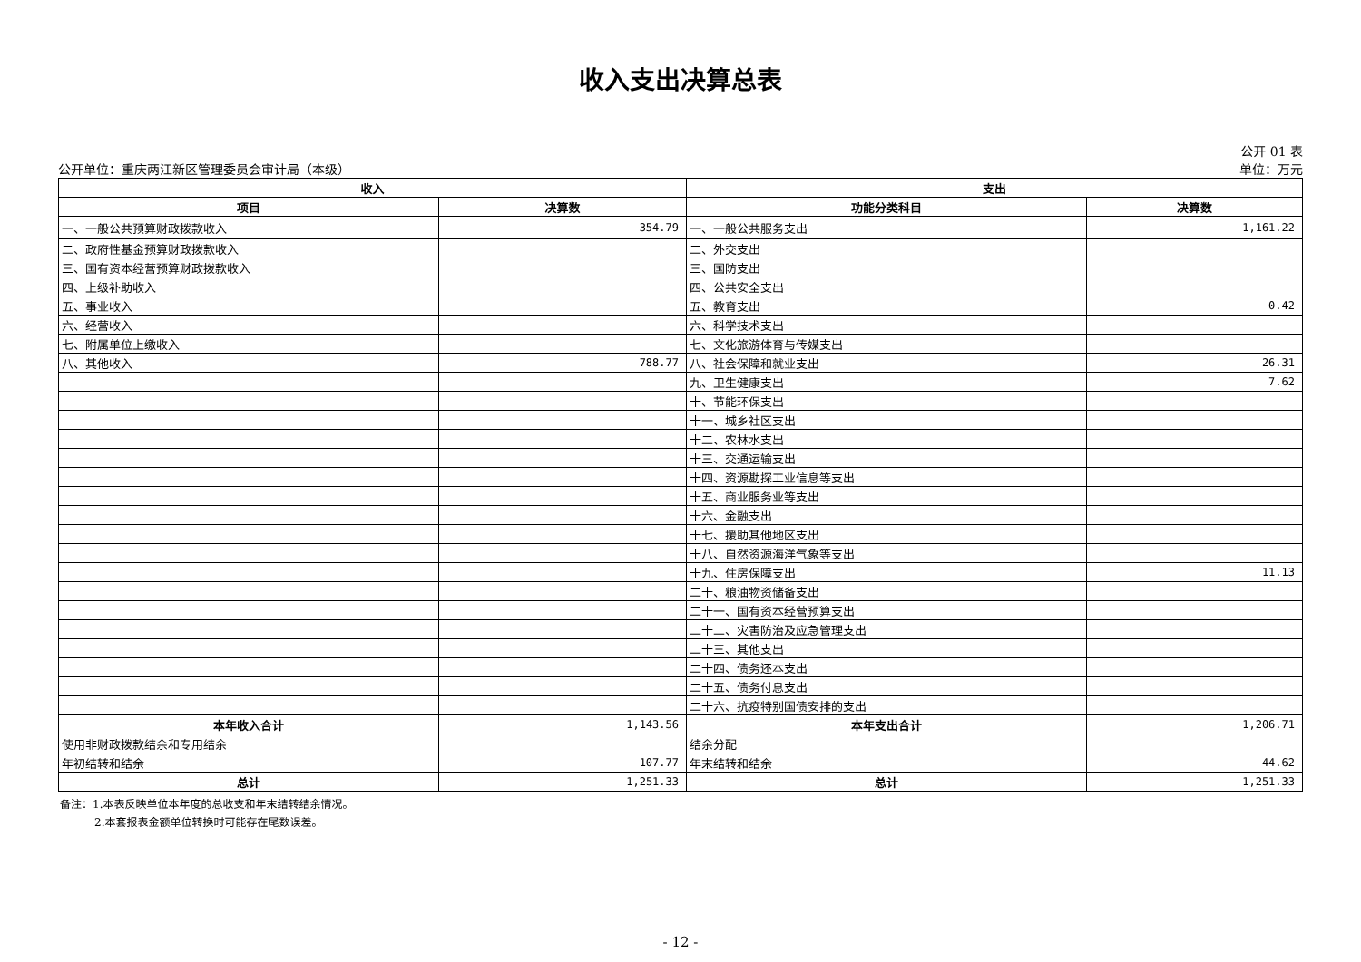收入支出决算总表
公开 01 表
公开单位：重庆两江新区管理委员会审计局（本级） 单位：万元
| 收入 | | 支出 | |
| --- | --- | --- | --- |
| 项目 | 决算数 | 功能分类科目 | 决算数 |
| 一、一般公共预算财政拨款收入 | 354.79 | 一、一般公共服务支出 | 1,161.22 |
| 二、政府性基金预算财政拨款收入 | | 二、外交支出 | |
| 三、国有资本经营预算财政拨款收入 | | 三、国防支出 | |
| 四、上级补助收入 | | 四、公共安全支出 | |
| 五、事业收入 | | 五、教育支出 | 0.42 |
| 六、经营收入 | | 六、科学技术支出 | |
| 七、附属单位上缴收入 | | 七、文化旅游体育与传媒支出 | |
| 八、其他收入 | 788.77 | 八、社会保障和就业支出 | 26.31 |
| | | 九、卫生健康支出 | 7.62 |
| | | 十、节能环保支出 | |
| | | 十一、城乡社区支出 | |
| | | 十二、农林水支出 | |
| | | 十三、交通运输支出 | |
| | | 十四、资源勘探工业信息等支出 | |
| | | 十五、商业服务业等支出 | |
| | | 十六、金融支出 | |
| | | 十七、援助其他地区支出 | |
| | | 十八、自然资源海洋气象等支出 | |
| | | 十九、住房保障支出 | 11.13 |
| | | 二十、粮油物资储备支出 | |
| | | 二十一、国有资本经营预算支出 | |
| | | 二十二、灾害防治及应急管理支出 | |
| | | 二十三、其他支出 | |
| | | 二十四、债务还本支出 | |
| | | 二十五、债务付息支出 | |
| | | 二十六、抗疫特别国债安排的支出 | |
| 本年收入合计 | 1,143.56 | 本年支出合计 | 1,206.71 |
| 使用非财政拨款结余和专用结余 | | 结余分配 | |
| 年初结转和结余 | 107.77 | 年末结转和结余 | 44.62 |
| 总计 | 1,251.33 | 总计 | 1,251.33 |
备注：1.本表反映单位本年度的总收支和年末结转结余情况。
2.本套报表金额单位转换时可能存在尾数误差。
- 12 -